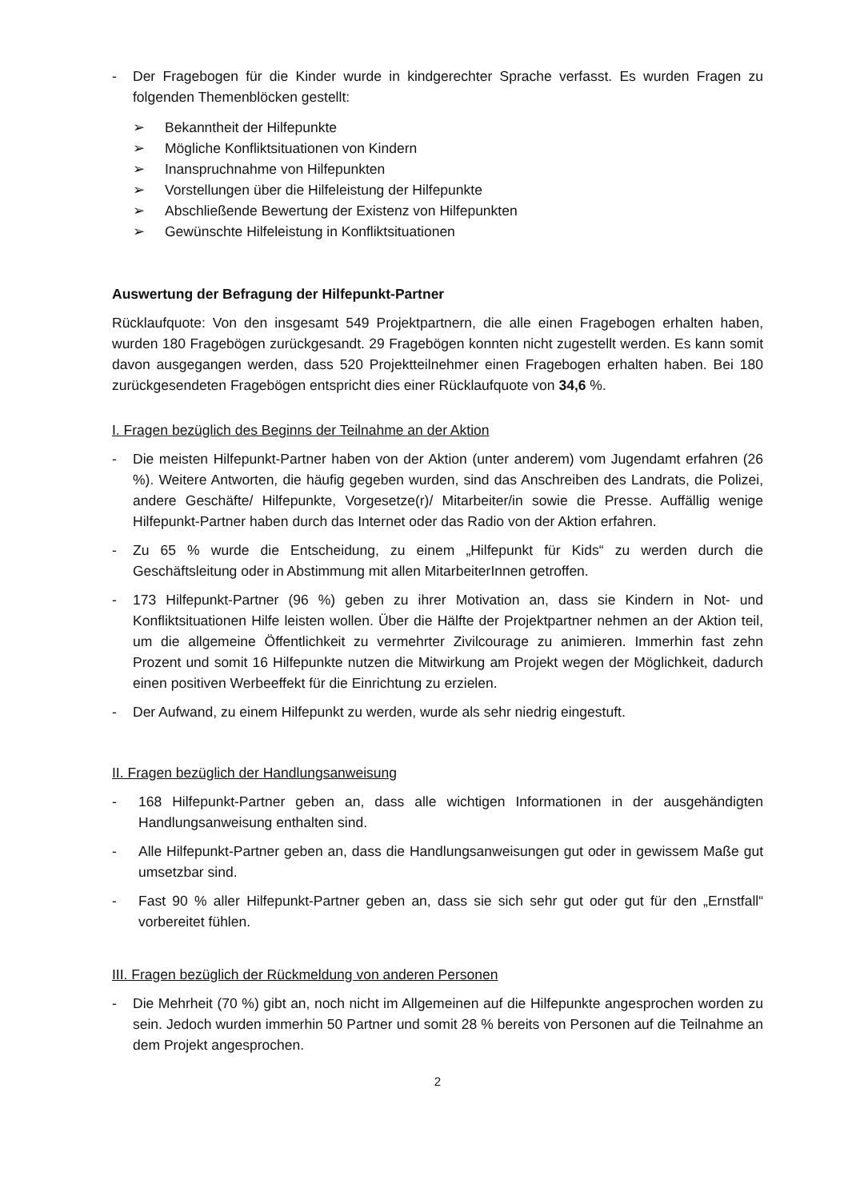- Der Fragebogen für die Kinder wurde in kindgerechter Sprache verfasst. Es wurden Fragen zu folgenden Themenblöcken gestellt:
➢ Bekanntheit der Hilfepunkte
➢ Mögliche Konfliktsituationen von Kindern
➢ Inanspruchnahme von Hilfepunkten
➢ Vorstellungen über die Hilfeleistung der Hilfepunkte
➢ Abschließende Bewertung der Existenz von Hilfepunkten
➢ Gewünschte Hilfeleistung in Konfliktsituationen
Auswertung der Befragung der Hilfepunkt-Partner
Rücklaufquote: Von den insgesamt 549 Projektpartnern, die alle einen Fragebogen erhalten haben, wurden 180 Fragebögen zurückgesandt. 29 Fragebögen konnten nicht zugestellt werden. Es kann somit davon ausgegangen werden, dass 520 Projektteilnehmer einen Fragebogen erhalten haben. Bei 180 zurückgesendeten Fragebögen entspricht dies einer Rücklaufquote von 34,6 %.
I. Fragen bezüglich des Beginns der Teilnahme an der Aktion
- Die meisten Hilfepunkt-Partner haben von der Aktion (unter anderem) vom Jugendamt erfahren (26 %). Weitere Antworten, die häufig gegeben wurden, sind das Anschreiben des Landrats, die Polizei, andere Geschäfte/ Hilfepunkte, Vorgesetze(r)/ Mitarbeiter/in sowie die Presse. Auffällig wenige Hilfepunkt-Partner haben durch das Internet oder das Radio von der Aktion erfahren.
- Zu 65 % wurde die Entscheidung, zu einem „Hilfepunkt für Kids“ zu werden durch die Geschäftsleitung oder in Abstimmung mit allen MitarbeiterInnen getroffen.
- 173 Hilfepunkt-Partner (96 %) geben zu ihrer Motivation an, dass sie Kindern in Not- und Konfliktsituationen Hilfe leisten wollen. Über die Hälfte der Projektpartner nehmen an der Aktion teil, um die allgemeine Öffentlichkeit zu vermehrter Zivilcourage zu animieren. Immerhin fast zehn Prozent und somit 16 Hilfepunkte nutzen die Mitwirkung am Projekt wegen der Möglichkeit, dadurch einen positiven Werbeeffekt für die Einrichtung zu erzielen.
- Der Aufwand, zu einem Hilfepunkt zu werden, wurde als sehr niedrig eingestuft.
II. Fragen bezüglich der Handlungsanweisung
- 168 Hilfepunkt-Partner geben an, dass alle wichtigen Informationen in der ausgehändigten Handlungsanweisung enthalten sind.
- Alle Hilfepunkt-Partner geben an, dass die Handlungsanweisungen gut oder in gewissem Maße gut umsetzbar sind.
- Fast 90 % aller Hilfepunkt-Partner geben an, dass sie sich sehr gut oder gut für den „Ernstfall“ vorbereitet fühlen.
III. Fragen bezüglich der Rückmeldung von anderen Personen
- Die Mehrheit (70 %) gibt an, noch nicht im Allgemeinen auf die Hilfepunkte angesprochen worden zu sein. Jedoch wurden immerhin 50 Partner und somit 28 % bereits von Personen auf die Teilnahme an dem Projekt angesprochen.
2